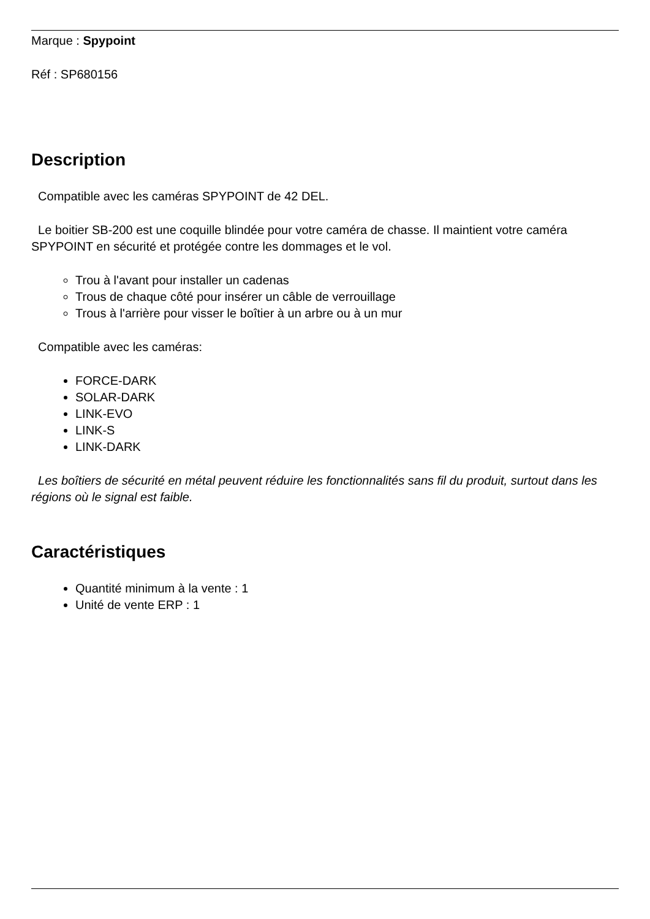Marque : Spypoint
Réf : SP680156
Description
Compatible avec les caméras SPYPOINT de 42 DEL.
Le boitier SB-200 est une coquille blindée pour votre caméra de chasse. Il maintient votre caméra SPYPOINT en sécurité et protégée contre les dommages et le vol.
Trou à l'avant pour installer un cadenas
Trous de chaque côté pour insérer un câble de verrouillage
Trous à l'arrière pour visser le boîtier à un arbre ou à un mur
Compatible avec les caméras:
FORCE-DARK
SOLAR-DARK
LINK-EVO
LINK-S
LINK-DARK
Les boîtiers de sécurité en métal peuvent réduire les fonctionnalités sans fil du produit, surtout dans les régions où le signal est faible.
Caractéristiques
Quantité minimum à la vente : 1
Unité de vente ERP : 1